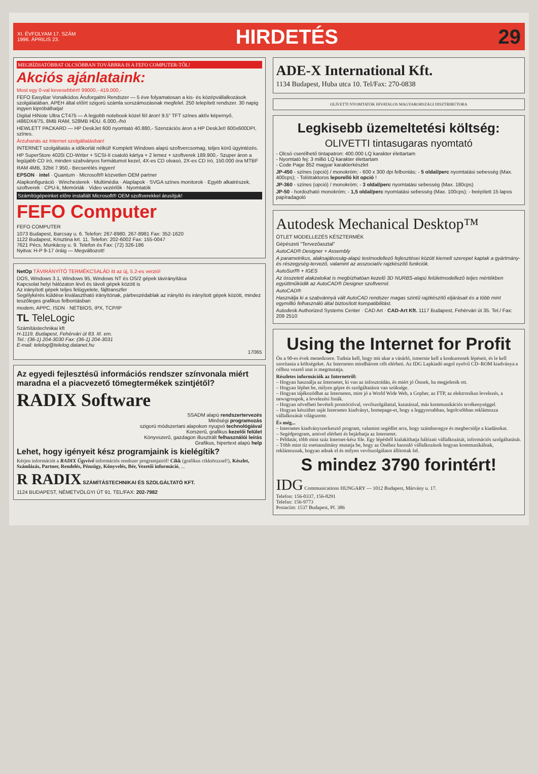XI. ÉVFOLYAM 17. SZÁM
1996. ÁPRILIS 23.
HIRDETÉS 29
MEGBÍZHATÓBBAT OLCSÓBBAN TOVÁBBRA IS A FEFO COMPUTER-TŐL!
Akciós ajánlataink:
Most egy 0-val kevesebbért! 99000,- 419.000,-
FEFO EasyBar Vonalkódos Áruforgalmi Rendszer — 5 éve folyamatosan a kis- és középvállalkozások szolgálatában. APEH által előírt szigorú számla sorszámozásnak megfelel. 250 telepített rendszer. 30 napig ingyen kipróbálhatja!
Digital HiNote Ultra CT475 — A legjobb notebook közel fél áron! 9.5" TFT színes aktív képernyő, i486DX4/75, 8MB RAM, 528MB HDU. 6.000,-/hó
HEWLETT PACKARD — HP DeskJet 600 nyomtató 40.880,- Szenzációs áron a HP DeskJet! 600x600DPI, színes.
Árzuhanás az Internet szolgáltatásban!
INTERNET szolgáltatás a időkorlát nélkül! Komplett Windows alapú szoftvercsomag, teljes körű ügyintézés.
HP SuperStore 4020i CD-Writer + SCSI-II csatoló kártya + 2 lemez + szoftverek 189.900,- Szuper áron a legújabb CD író, minden szabványos formátumot kezel, 4X-es CD olvasó, 2X-es CD író, 150.000 óra MTBF
RAM 4MB, 32bit 7.950,- Becserélés ingyen!
EPSON · intel · Quantum · Microsoft® közvetlen OEM partner
Alapkonfiguráció · Winchesterek · Multimédia · Alaplapok · SVGA színes monitorok · Egyéb alkatrészek, szoftverek · CPU-k, Memóriák · Video vezérlők · Nyomtatók
Számítógépeinket előre installált Microsoft® OEM szoftverekkel árusítjuk!
FEFO Computer
FEFO COMPUTER
1073 Budapest, Barcsay u. 6. Telefon: 267-8980, 267-8981 Fax: 352-1620
1122 Budapest, Krisztina krt. 11. Telefon: 202-6002 Fax: 155-0047
7621 Pécs, Munkácsy u. 9. Telefon és Fax: (72) 326-186
Nyitva: H-P 9-17 óráig — Megváltozott!
NetOp TÁVIRÁNYÍTÓ TERMÉKCSALÁD itt az új, 5.2-es verzió!
DOS, Windows 3.1, Windows 95, Windows NT és OS/2 gépek távirányítása
Kapcsolat helyi hálózaton lévő és távoli gépek között is
Az irányított gépek teljes felügyelete, fájltranszfer
Segélykérés küldése kiválasztható irányítónak, párbeszédablak az irányító és irányított gépek között, mindez teszőleges grafikus felbontásban
modem, APPC, ISDN · NETBIOS, IPX, TCP/IP
TL TeleLogic
Számítástechnikai kft
H-1119, Budapest, Fehérvári út 83. III. em.
Tel.: (36-1) 204-3030 Fax: (36-1) 204-3031
E-mail: telelog@telelog.datanet.hu
17065
Az egyedi fejlesztésű információs rendszer színvonala miért maradna el a piacvezető tömegtermékek szintjétől?
RADIX Software
SSADM alapú rendszertervezés
Minőségi programozás
szigorú módszertani alapokon nyugvó technológiával
Korszerű, grafikus kezelői felület
Könyvszerű, gazdagon illusztrált felhasználói leírás
Grafikus, hipertext alapú help
Lehet, hogy igényeit kész programjaink is kielégítik?
Kérjen információt a RADIX Ügyvivő információs rendszer programjairól! Cikk (grafikus cikktörzzsel!), Készlet, Számlázás, Partner, Rendelés, Pénzügy, Könyvelés, Bér, Vezetői információ, ...
R RADIX SZÁMÍTÁSTECHNIKAI ÉS SZOLGÁLTATÓ KFT.
1124 BUDAPEST, NÉMETVÖLGYI ÚT 91. TEL/FAX: 202-7982
ADE-X International Kft.
1134 Budapest, Huba utca 10. Tel/Fax: 270-0838
OLIVETTI NYOMTATÓK HIVATALOS MAGYARORSZÁGI DISZTRIBÚTORA
Legkisebb üzemeltetési költség:
OLIVETTI tintasugaras nyomtató
- Olcsó cserélhető tintapatron: 400.000 LQ karakter élettartam
- Nyomtató fej: 3 millió LQ karakter élettartam
- Code Page 852 magyar karakterkészlet
JP-450 - színes (opció) / monokróm; - 600 x 300 dpi felbontás; - 5 oldal/perc nyomtatási sebesség (Max. 400cps); - Tolótraktoros leporelló kit opció !
JP-360 - színes (opció) / monokróm; - 3 oldal/perc nyomtatási sebesség (Max. 180cps)
JP-50 - hordozható monokróm; - 1,5 oldal/perc nyomtatási sebesség (Max. 100cps); - beépített 15 lapos papíradagoló
Autodesk Mechanical Desktop™
ÖTLET MODELLEZÉS KÉSZTERMÉK
Gépészeti "Tervezőasztal"
AutoCAD® Designer + Assembly
A parametrikus, alaksajátosság-alapú testmodellező fejlesztései között kiemelt szerepet kaptak a gyártmány- és részegység-tervező, valamint az asszociatív rajzkészítő funkciók.
AutoSurf® + IGES
Az összetett alakzatokat is megbízhatóan kezelő 3D NURBS-alapú felületmodellező teljes mértékben együttműködik az AutoCAD® Designer szoftverrel.
AutoCAD®
Használja ki a szabvánnyá vált AutoCAD rendszer magas szintű rajzkészítő eljárásait és a több mint egymillió felhasználó által biztosított kompatibilitást.
Autodesk Authorized Systems Center · CAD Art · CAD-Art Kft. 1117 Budapest, Fehérvári út 35. Tel./ Fax: 209 2510
Using the Internet for Profit
Ön a 90-es évek menedzsere. Tudnia kell, hogy mit akar a vásárló, ismernie kell a konkurensek lépéseit, és le kell szorítania a költségeket. Az Interneten mindhárom célt elérheti. Az IDG Lapkiadó angol nyelvű CD–ROM kiadványa a célhoz vezető utat is megmutatja.
Részletes információk az Internetről:
– Hogyan használja az Internetet, ki van az infosztrádán, és miért jó Önnek, ha megjelenik ott.
– Hogyan léphet be, milyen gépre és szolgáltatásra van szüksége.
– Hogyan tájékozódhat az Interneten, mire jó a World Wide Web, a Gopher, az FTP, az elektronikus levelezés, a newsgroupok, a levelezési listák.
– Hogyan növelheti bevételi promócióval, vevőszolgálattal, kutatással, más kommunikációs tevékenységgel.
– Hogyan készíthet saját Internetes kiadványt, homepage-et, hogy a leggyorsabban, legolcsóbban reklámozza vállalkozását világszerte.
És még...
– Internetes kiadványszerkesztő program, valamint segédlet arra, hogy számbavegye és megbecsülje a kiadásokat.
– Segédprogram, amivel elérheti és bejárhatja az Internetet.
– Példatár, több mint száz Internet-kész file. Egy lépésből kialakíthatja hálózati vállalkozását, információs szolgáltatását.
– Több mint tíz esettanulmány mutatja be, hogy az Önéhez hasonló vállalkozások hogyan kommunikálnak, reklámoznak, hogyan adnak el és milyen vevőszolgálatot állítottak fel.
S mindez 3790 forintért!
IDG Communications HUNGARY — 1012 Budapest, Márvány u. 17.
Telefon: 156-0337, 156-8291
Telefax: 156-9773
Postacím: 1537 Budapest, Pf. 386